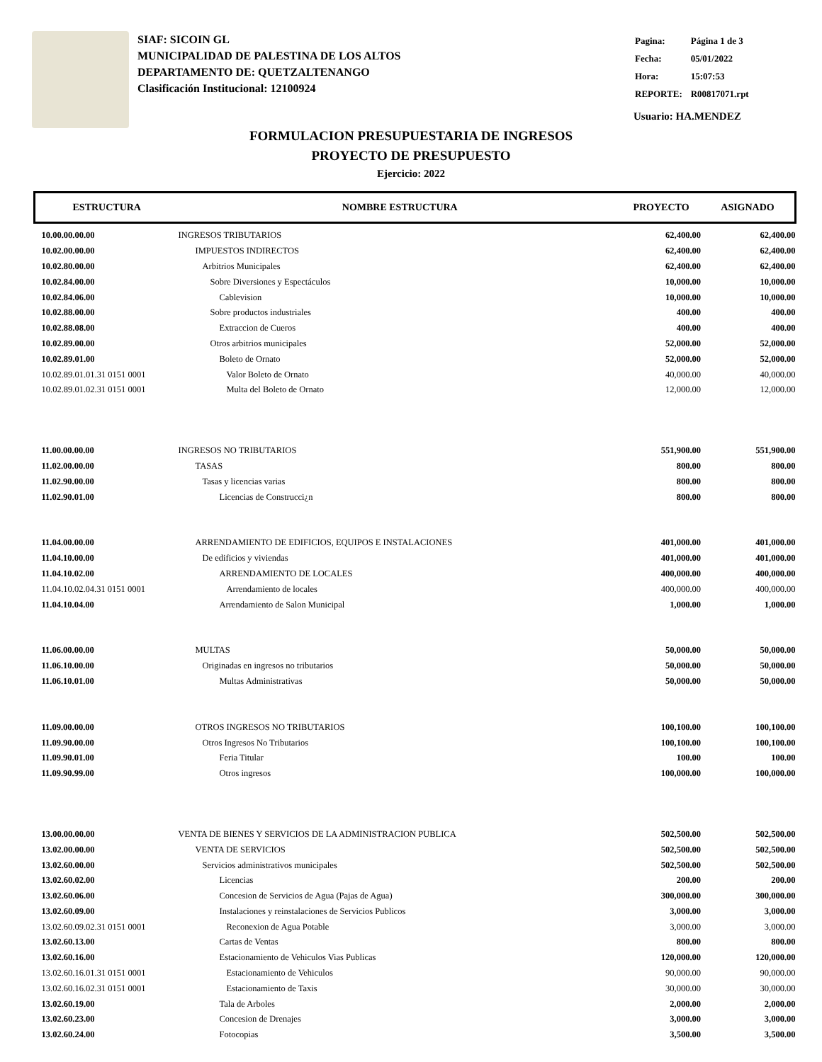SIAF: SICOIN GL
MUNICIPALIDAD DE PALESTINA DE LOS ALTOS
DEPARTAMENTO DE: QUETZALTENANGO
Clasificación Institucional: 12100924
| Pagina: | Página 1 de 3 |
| Fecha: | 05/01/2022 |
| Hora: | 15:07:53 |
| REPORTE: | R00817071.rpt |
Usuario: HA.MENDEZ
FORMULACION PRESUPUESTARIA DE INGRESOS
PROYECTO DE PRESUPUESTO
Ejercicio: 2022
| ESTRUCTURA | NOMBRE ESTRUCTURA | PROYECTO | ASIGNADO |
| --- | --- | --- | --- |
| 10.00.00.00.00 | INGRESOS TRIBUTARIOS | 62,400.00 | 62,400.00 |
| 10.02.00.00.00 | IMPUESTOS INDIRECTOS | 62,400.00 | 62,400.00 |
| 10.02.80.00.00 | Arbitrios Municipales | 62,400.00 | 62,400.00 |
| 10.02.84.00.00 | Sobre Diversiones y Espectáculos | 10,000.00 | 10,000.00 |
| 10.02.84.06.00 | Cablevision | 10,000.00 | 10,000.00 |
| 10.02.88.00.00 | Sobre productos industriales | 400.00 | 400.00 |
| 10.02.88.08.00 | Extraccion de Cueros | 400.00 | 400.00 |
| 10.02.89.00.00 | Otros arbitrios municipales | 52,000.00 | 52,000.00 |
| 10.02.89.01.00 | Boleto de Ornato | 52,000.00 | 52,000.00 |
| 10.02.89.01.01.31 0151 0001 | Valor Boleto de Ornato | 40,000.00 | 40,000.00 |
| 10.02.89.01.02.31 0151 0001 | Multa del Boleto de Ornato | 12,000.00 | 12,000.00 |
| 11.00.00.00.00 | INGRESOS NO TRIBUTARIOS | 551,900.00 | 551,900.00 |
| 11.02.00.00.00 | TASAS | 800.00 | 800.00 |
| 11.02.90.00.00 | Tasas y licencias varias | 800.00 | 800.00 |
| 11.02.90.01.00 | Licencias de Construcci¿n | 800.00 | 800.00 |
| 11.04.00.00.00 | ARRENDAMIENTO DE EDIFICIOS, EQUIPOS E INSTALACIONES | 401,000.00 | 401,000.00 |
| 11.04.10.00.00 | De edificios y viviendas | 401,000.00 | 401,000.00 |
| 11.04.10.02.00 | ARRENDAMIENTO DE LOCALES | 400,000.00 | 400,000.00 |
| 11.04.10.02.04.31 0151 0001 | Arrendamiento de locales | 400,000.00 | 400,000.00 |
| 11.04.10.04.00 | Arrendamiento de Salon Municipal | 1,000.00 | 1,000.00 |
| 11.06.00.00.00 | MULTAS | 50,000.00 | 50,000.00 |
| 11.06.10.00.00 | Originadas en ingresos no tributarios | 50,000.00 | 50,000.00 |
| 11.06.10.01.00 | Multas Administrativas | 50,000.00 | 50,000.00 |
| 11.09.00.00.00 | OTROS INGRESOS NO TRIBUTARIOS | 100,100.00 | 100,100.00 |
| 11.09.90.00.00 | Otros Ingresos No Tributarios | 100,100.00 | 100,100.00 |
| 11.09.90.01.00 | Feria Titular | 100.00 | 100.00 |
| 11.09.90.99.00 | Otros ingresos | 100,000.00 | 100,000.00 |
| 13.00.00.00.00 | VENTA DE BIENES Y SERVICIOS DE LA ADMINISTRACION PUBLICA | 502,500.00 | 502,500.00 |
| 13.02.00.00.00 | VENTA DE SERVICIOS | 502,500.00 | 502,500.00 |
| 13.02.60.00.00 | Servicios administrativos municipales | 502,500.00 | 502,500.00 |
| 13.02.60.02.00 | Licencias | 200.00 | 200.00 |
| 13.02.60.06.00 | Concesion de Servicios de Agua (Pajas de Agua) | 300,000.00 | 300,000.00 |
| 13.02.60.09.00 | Instalaciones y reinstalaciones de Servicios Publicos | 3,000.00 | 3,000.00 |
| 13.02.60.09.02.31 0151 0001 | Reconexion de Agua Potable | 3,000.00 | 3,000.00 |
| 13.02.60.13.00 | Cartas de Ventas | 800.00 | 800.00 |
| 13.02.60.16.00 | Estacionamiento de Vehiculos Vias Publicas | 120,000.00 | 120,000.00 |
| 13.02.60.16.01.31 0151 0001 | Estacionamiento de Vehiculos | 90,000.00 | 90,000.00 |
| 13.02.60.16.02.31 0151 0001 | Estacionamiento de Taxis | 30,000.00 | 30,000.00 |
| 13.02.60.19.00 | Tala de Arboles | 2,000.00 | 2,000.00 |
| 13.02.60.23.00 | Concesion de Drenajes | 3,000.00 | 3,000.00 |
| 13.02.60.24.00 | Fotocopias | 3,500.00 | 3,500.00 |